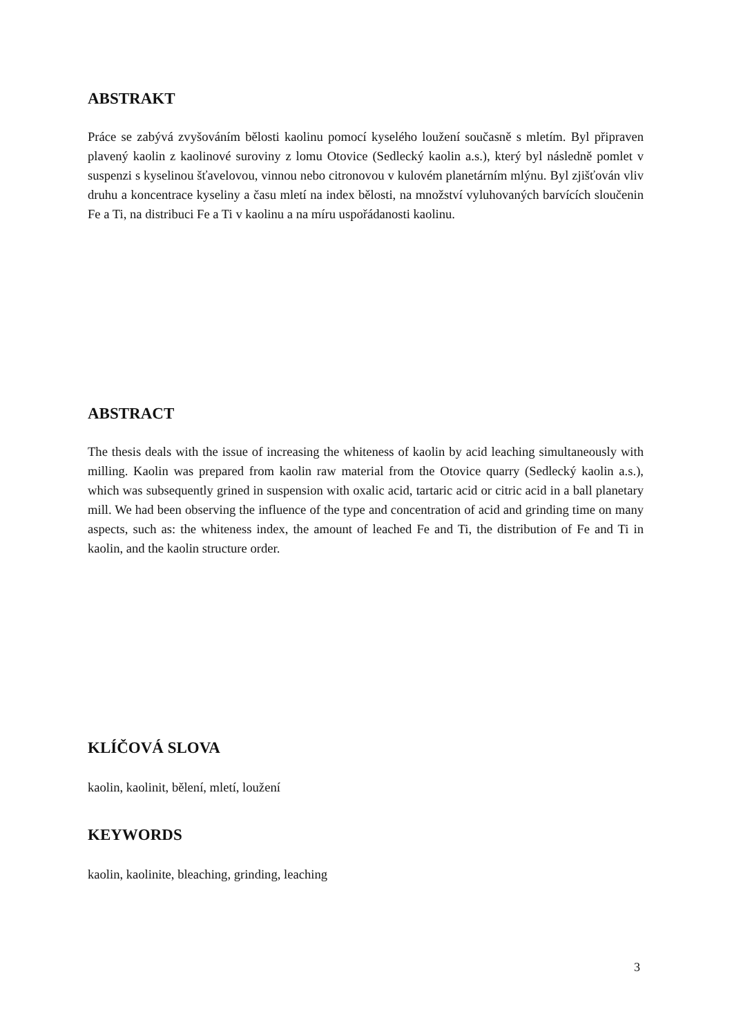ABSTRAKT
Práce se zabývá zvyšováním bělosti kaolinu pomocí kyselého loužení současně s mletím. Byl připraven plavený kaolin z kaolinové suroviny z lomu Otovice (Sedlecký kaolin a.s.), který byl následně pomlet v suspenzi s kyselinou šťavelovou, vinnou nebo citronovou v kulovém planetárním mlýnu. Byl zjišťován vliv druhu a koncentrace kyseliny a času mletí na index bělosti, na množství vyluhovaných barvících sloučenin Fe a Ti, na distribuci Fe a Ti v kaolinu a na míru uspořádanosti kaolinu.
ABSTRACT
The thesis deals with the issue of increasing the whiteness of kaolin by acid leaching simultaneously with milling. Kaolin was prepared from kaolin raw material from the Otovice quarry (Sedlecký kaolin a.s.), which was subsequently grined in suspension with oxalic acid, tartaric acid or citric acid in a ball planetary mill. We had been observing the influence of the type and concentration of acid and grinding time on many aspects, such as: the whiteness index, the amount of leached Fe and Ti, the distribution of Fe and Ti in kaolin, and the kaolin structure order.
KLÍČOVÁ SLOVA
kaolin, kaolinit, bělení, mletí, loužení
KEYWORDS
kaolin, kaolinite, bleaching, grinding, leaching
3